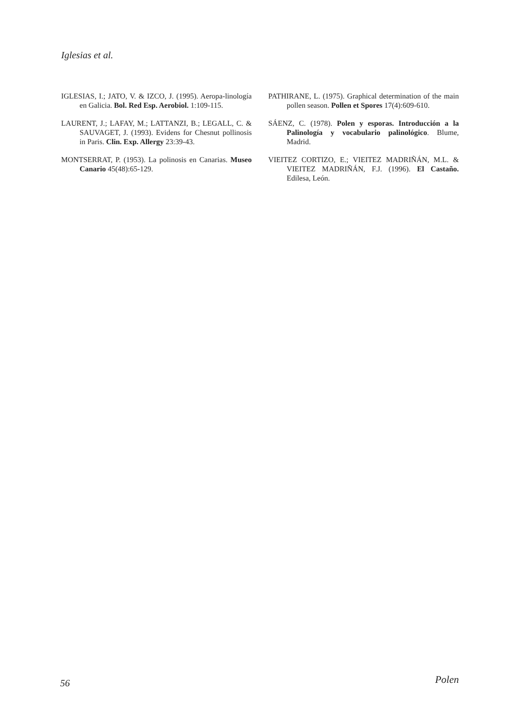Iglesias et al.
IGLESIAS, I.; JATO, V. & IZCO, J. (1995). Aeropa-linología en Galicia. Bol. Red Esp. Aerobiol. 1:109-115.
LAURENT, J.; LAFAY, M.; LATTANZI, B.; LEGALL, C. & SAUVAGET, J. (1993). Evidens for Chesnut pollinosis in Paris. Clin. Exp. Allergy 23:39-43.
MONTSERRAT, P. (1953). La polinosis en Canarias. Museo Canario 45(48):65-129.
PATHIRANE, L. (1975). Graphical determination of the main pollen season. Pollen et Spores 17(4):609-610.
SÁENZ, C. (1978). Polen y esporas. Introducción a la Palinología y vocabulario palinológico. Blume, Madrid.
VIEITEZ CORTIZO, E.; VIEITEZ MADRIÑÁN, M.L. & VIEITEZ MADRIÑÁN, F.J. (1996). El Castaño. Edilesa, León.
56 Polen